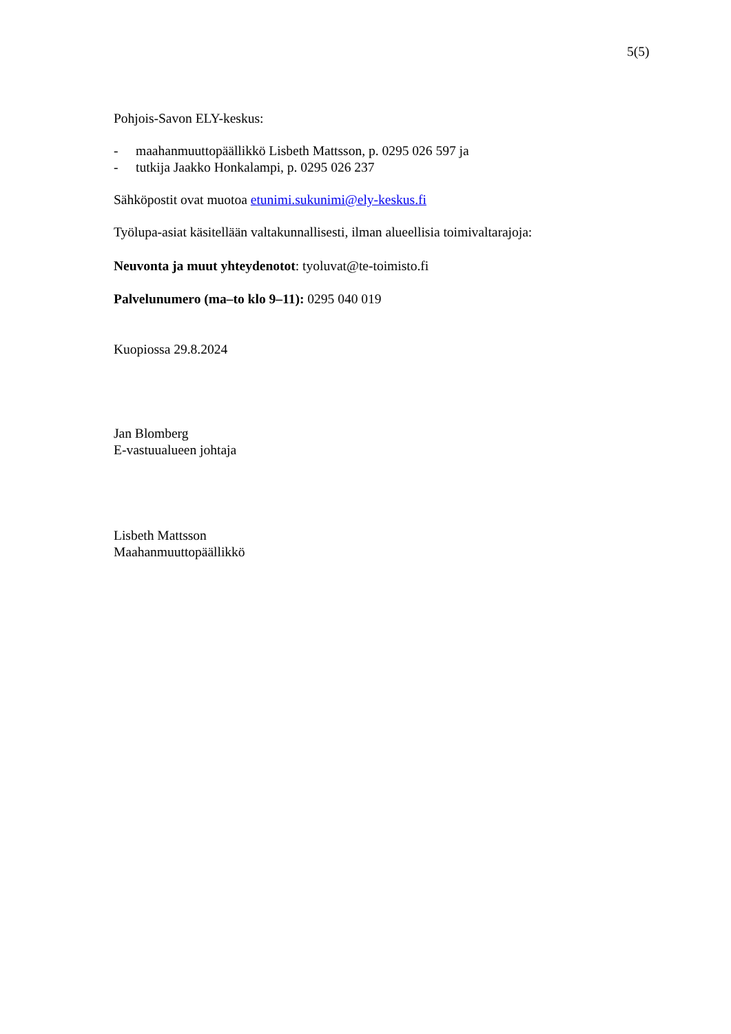5(5)
Pohjois-Savon ELY-keskus:
- maahanmuuttopäällikkö Lisbeth Mattsson, p. 0295 026 597 ja
- tutkija Jaakko Honkalampi, p. 0295 026 237
Sähköpostit ovat muotoa etunimi.sukunimi@ely-keskus.fi
Työlupa-asiat käsitellään valtakunnallisesti, ilman alueellisia toimivaltarajoja:
Neuvonta ja muut yhteydenotot: tyoluvat@te-toimisto.fi
Palvelunumero (ma–to klo 9–11): 0295 040 019
Kuopiossa 29.8.2024
Jan Blomberg
E-vastuualueen johtaja
Lisbeth Mattsson
Maahanmuuttopäällikkö